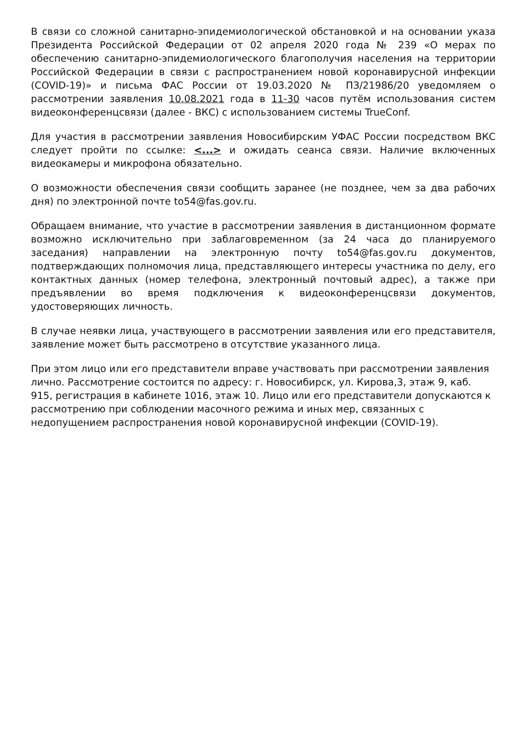В связи со сложной санитарно-эпидемиологической обстановкой и на основании указа Президента Российской Федерации от 02 апреля 2020 года № 239 «О мерах по обеспечению санитарно-эпидемиологического благополучия населения на территории Российской Федерации в связи с распространением новой коронавирусной инфекции (COVID-19)» и письма ФАС России от 19.03.2020 № ПЗ/21986/20 уведомляем о рассмотрении заявления 10.08.2021 года в 11-30 часов путём использования систем видеоконференцсвязи (далее - ВКС) с использованием системы TrueConf.
Для участия в рассмотрении заявления Новосибирским УФАС России посредством ВКС следует пройти по ссылке: <...> и ожидать сеанса связи. Наличие включенных видеокамеры и микрофона обязательно.
О возможности обеспечения связи сообщить заранее (не позднее, чем за два рабочих дня) по электронной почте to54@fas.gov.ru.
Обращаем внимание, что участие в рассмотрении заявления в дистанционном формате возможно исключительно при заблаговременном (за 24 часа до планируемого заседания) направлении на электронную почту to54@fas.gov.ru документов, подтверждающих полномочия лица, представляющего интересы участника по делу, его контактных данных (номер телефона, электронный почтовый адрес), а также при предъявлении во время подключения к видеоконференцсвязи документов, удостоверяющих личность.
В случае неявки лица, участвующего в рассмотрении заявления или его представителя, заявление может быть рассмотрено в отсутствие указанного лица.
При этом лицо или его представители вправе участвовать при рассмотрении заявления лично. Рассмотрение состоится по адресу: г. Новосибирск, ул. Кирова,3, этаж 9, каб. 915, регистрация в кабинете 1016, этаж 10. Лицо или его представители допускаются к рассмотрению при соблюдении масочного режима и иных мер, связанных с недопущением распространения новой коронавирусной инфекции (COVID-19).